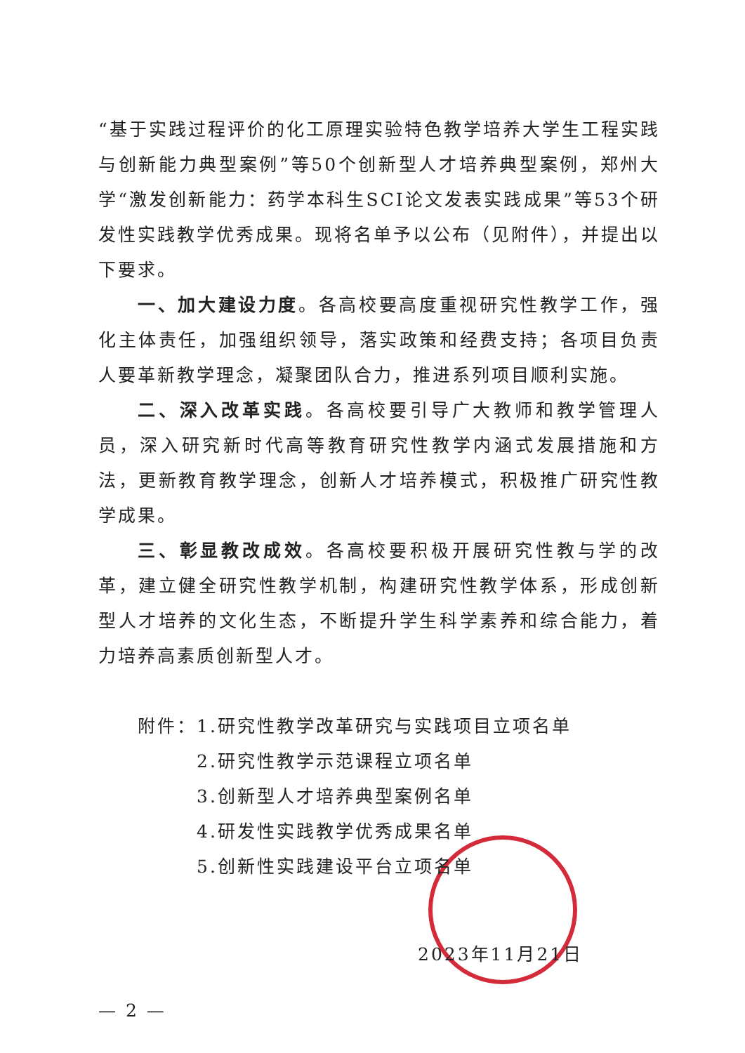“基于实践过程评价的化工原理实验特色教学培养大学生工程实践与创新能力典型案例”等50个创新型人才培养典型案例，郑州大学“激发创新能力：药学本科生SCI论文发表实践成果”等53个研发性实践教学优秀成果。现将名单予以公布（见附件），并提出以下要求。
一、加大建设力度。各高校要高度重视研究性教学工作，强化主体责任，加强组织领导，落实政策和经费支持；各项目负责人要革新教学理念，凝聚团队合力，推进系列项目顺利实施。
二、深入改革实践。各高校要引导广大教师和教学管理人员，深入研究新时代高等教育研究性教学内涵式发展措施和方法，更新教育教学理念，创新人才培养模式，积极推广研究性教学成果。
三、彰显教改成效。各高校要积极开展研究性教与学的改革，建立健全研究性教学机制，构建研究性教学体系，形成创新型人才培养的文化生态，不断提升学生科学素养和综合能力，着力培养高素质创新型人才。
附件：1.研究性教学改革研究与实践项目立项名单
2.研究性教学示范课程立项名单
3.创新型人才培养典型案例名单
4.研发性实践教学优秀成果名单
5.创新性实践建设平台立项名单
2023年11月21日
— 2 —